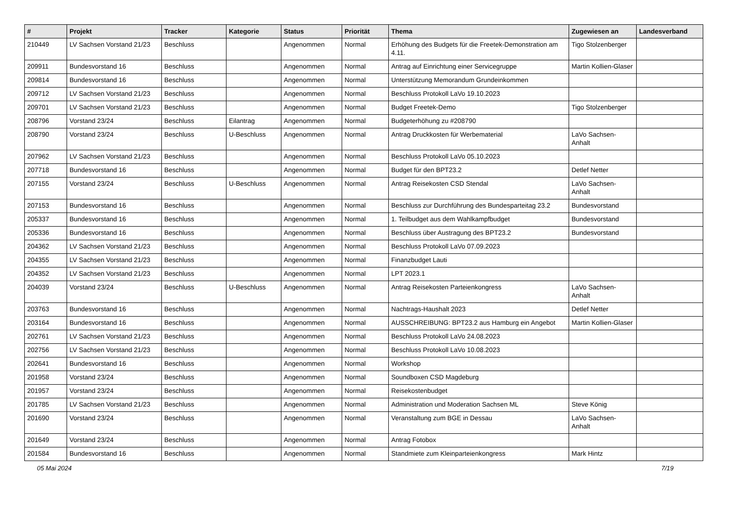| # | Projekt | Tracker | Kategorie | Status | Priorität | Thema | Zugewiesen an | Landesverband |
| --- | --- | --- | --- | --- | --- | --- | --- | --- |
| 210449 | LV Sachsen Vorstand 21/23 | Beschluss | | Angenommen | Normal | Erhöhung des Budgets für die Freetek-Demonstration am 4.11. | Tigo Stolzenberger | |
| 209911 | Bundesvorstand 16 | Beschluss | | Angenommen | Normal | Antrag auf Einrichtung einer Servicegruppe | Martin Kollien-Glaser | |
| 209814 | Bundesvorstand 16 | Beschluss | | Angenommen | Normal | Unterstützung Memorandum Grundeinkommen | | |
| 209712 | LV Sachsen Vorstand 21/23 | Beschluss | | Angenommen | Normal | Beschluss Protokoll LaVo 19.10.2023 | | |
| 209701 | LV Sachsen Vorstand 21/23 | Beschluss | | Angenommen | Normal | Budget Freetek-Demo | Tigo Stolzenberger | |
| 208796 | Vorstand 23/24 | Beschluss | Eilantrag | Angenommen | Normal | Budgeterhöhung zu #208790 | | |
| 208790 | Vorstand 23/24 | Beschluss | U-Beschluss | Angenommen | Normal | Antrag Druckkosten für Werbematerial | LaVo Sachsen-Anhalt | |
| 207962 | LV Sachsen Vorstand 21/23 | Beschluss | | Angenommen | Normal | Beschluss Protokoll LaVo 05.10.2023 | | |
| 207718 | Bundesvorstand 16 | Beschluss | | Angenommen | Normal | Budget für den BPT23.2 | Detlef Netter | |
| 207155 | Vorstand 23/24 | Beschluss | U-Beschluss | Angenommen | Normal | Antrag Reisekosten CSD Stendal | LaVo Sachsen-Anhalt | |
| 207153 | Bundesvorstand 16 | Beschluss | | Angenommen | Normal | Beschluss zur Durchführung des Bundesparteitag 23.2 | Bundesvorstand | |
| 205337 | Bundesvorstand 16 | Beschluss | | Angenommen | Normal | 1. Teilbudget aus dem Wahlkampfbudget | Bundesvorstand | |
| 205336 | Bundesvorstand 16 | Beschluss | | Angenommen | Normal | Beschluss über Austragung des BPT23.2 | Bundesvorstand | |
| 204362 | LV Sachsen Vorstand 21/23 | Beschluss | | Angenommen | Normal | Beschluss Protokoll LaVo 07.09.2023 | | |
| 204355 | LV Sachsen Vorstand 21/23 | Beschluss | | Angenommen | Normal | Finanzbudget Lauti | | |
| 204352 | LV Sachsen Vorstand 21/23 | Beschluss | | Angenommen | Normal | LPT 2023.1 | | |
| 204039 | Vorstand 23/24 | Beschluss | U-Beschluss | Angenommen | Normal | Antrag Reisekosten Parteienkongress | LaVo Sachsen-Anhalt | |
| 203763 | Bundesvorstand 16 | Beschluss | | Angenommen | Normal | Nachtrags-Haushalt 2023 | Detlef Netter | |
| 203164 | Bundesvorstand 16 | Beschluss | | Angenommen | Normal | AUSSCHREIBUNG: BPT23.2 aus Hamburg ein Angebot | Martin Kollien-Glaser | |
| 202761 | LV Sachsen Vorstand 21/23 | Beschluss | | Angenommen | Normal | Beschluss Protokoll LaVo 24.08.2023 | | |
| 202756 | LV Sachsen Vorstand 21/23 | Beschluss | | Angenommen | Normal | Beschluss Protokoll LaVo 10.08.2023 | | |
| 202641 | Bundesvorstand 16 | Beschluss | | Angenommen | Normal | Workshop | | |
| 201958 | Vorstand 23/24 | Beschluss | | Angenommen | Normal | Soundboxen CSD Magdeburg | | |
| 201957 | Vorstand 23/24 | Beschluss | | Angenommen | Normal | Reisekostenbudget | | |
| 201785 | LV Sachsen Vorstand 21/23 | Beschluss | | Angenommen | Normal | Administration und Moderation Sachsen ML | Steve König | |
| 201690 | Vorstand 23/24 | Beschluss | | Angenommen | Normal | Veranstaltung zum BGE in Dessau | LaVo Sachsen-Anhalt | |
| 201649 | Vorstand 23/24 | Beschluss | | Angenommen | Normal | Antrag Fotobox | | |
| 201584 | Bundesvorstand 16 | Beschluss | | Angenommen | Normal | Standmiete zum Kleinparteienkongress | Mark Hintz | |
05 Mai 2024 7/19